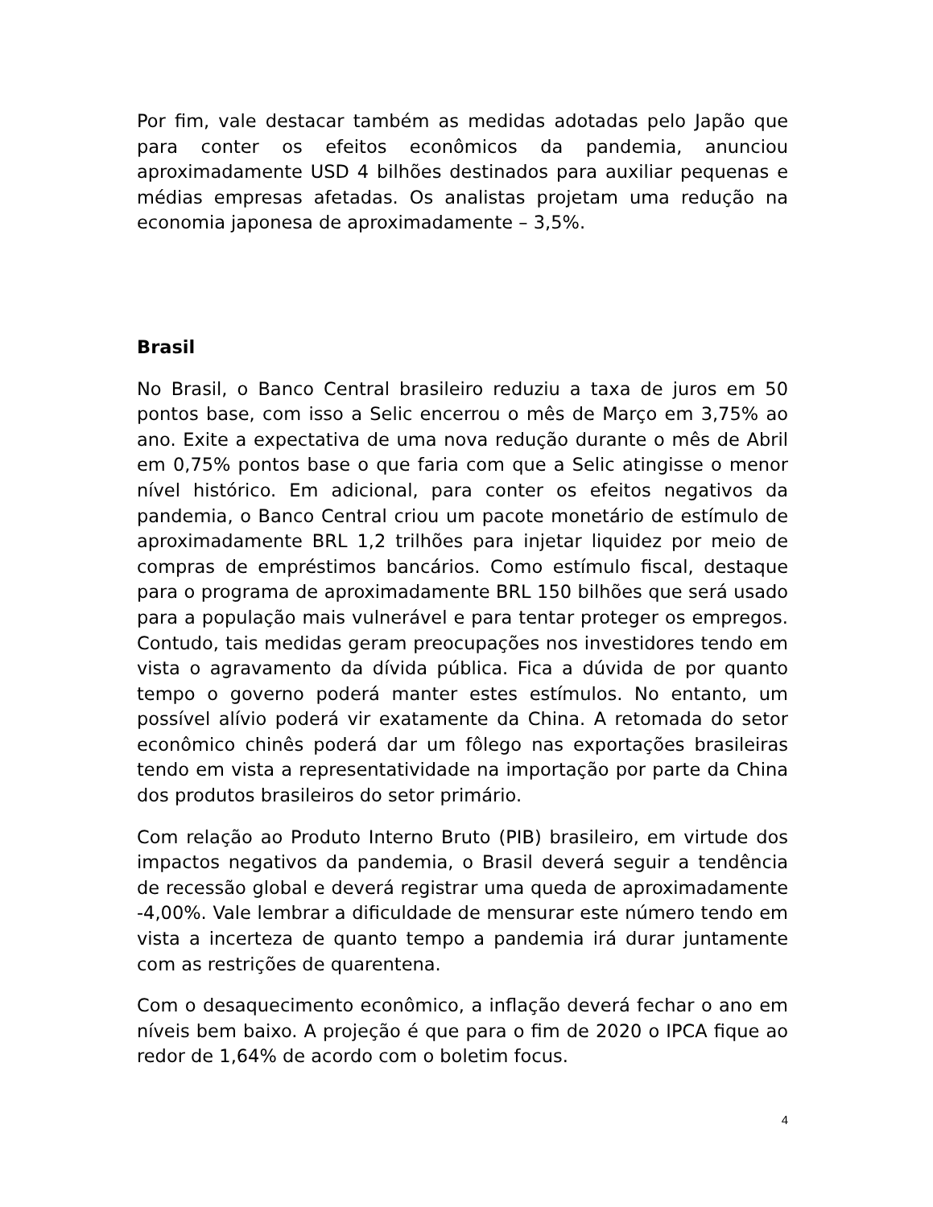Por fim, vale destacar também as medidas adotadas pelo Japão que para conter os efeitos econômicos da pandemia, anunciou aproximadamente USD 4 bilhões destinados para auxiliar pequenas e médias empresas afetadas. Os analistas projetam uma redução na economia japonesa de aproximadamente – 3,5%.
Brasil
No Brasil, o Banco Central brasileiro reduziu a taxa de juros em 50 pontos base, com isso a Selic encerrou o mês de Março em 3,75% ao ano. Exite a expectativa de uma nova redução durante o mês de Abril em 0,75% pontos base o que faria com que a Selic atingisse o menor nível histórico. Em adicional, para conter os efeitos negativos da pandemia, o Banco Central criou um pacote monetário de estímulo de aproximadamente BRL 1,2 trilhões para injetar liquidez por meio de compras de empréstimos bancários. Como estímulo fiscal, destaque para o programa de aproximadamente BRL 150 bilhões que será usado para a população mais vulnerável e para tentar proteger os empregos. Contudo, tais medidas geram preocupações nos investidores tendo em vista o agravamento da dívida pública. Fica a dúvida de por quanto tempo o governo poderá manter estes estímulos. No entanto, um possível alívio poderá vir exatamente da China. A retomada do setor econômico chinês poderá dar um fôlego nas exportações brasileiras tendo em vista a representatividade na importação por parte da China dos produtos brasileiros do setor primário.
Com relação ao Produto Interno Bruto (PIB) brasileiro, em virtude dos impactos negativos da pandemia, o Brasil deverá seguir a tendência de recessão global e deverá registrar uma queda de aproximadamente -4,00%. Vale lembrar a dificuldade de mensurar este número tendo em vista a incerteza de quanto tempo a pandemia irá durar juntamente com as restrições de quarentena.
Com o desaquecimento econômico, a inflação deverá fechar o ano em níveis bem baixo. A projeção é que para o fim de 2020 o IPCA fique ao redor de 1,64% de acordo com o boletim focus.
4